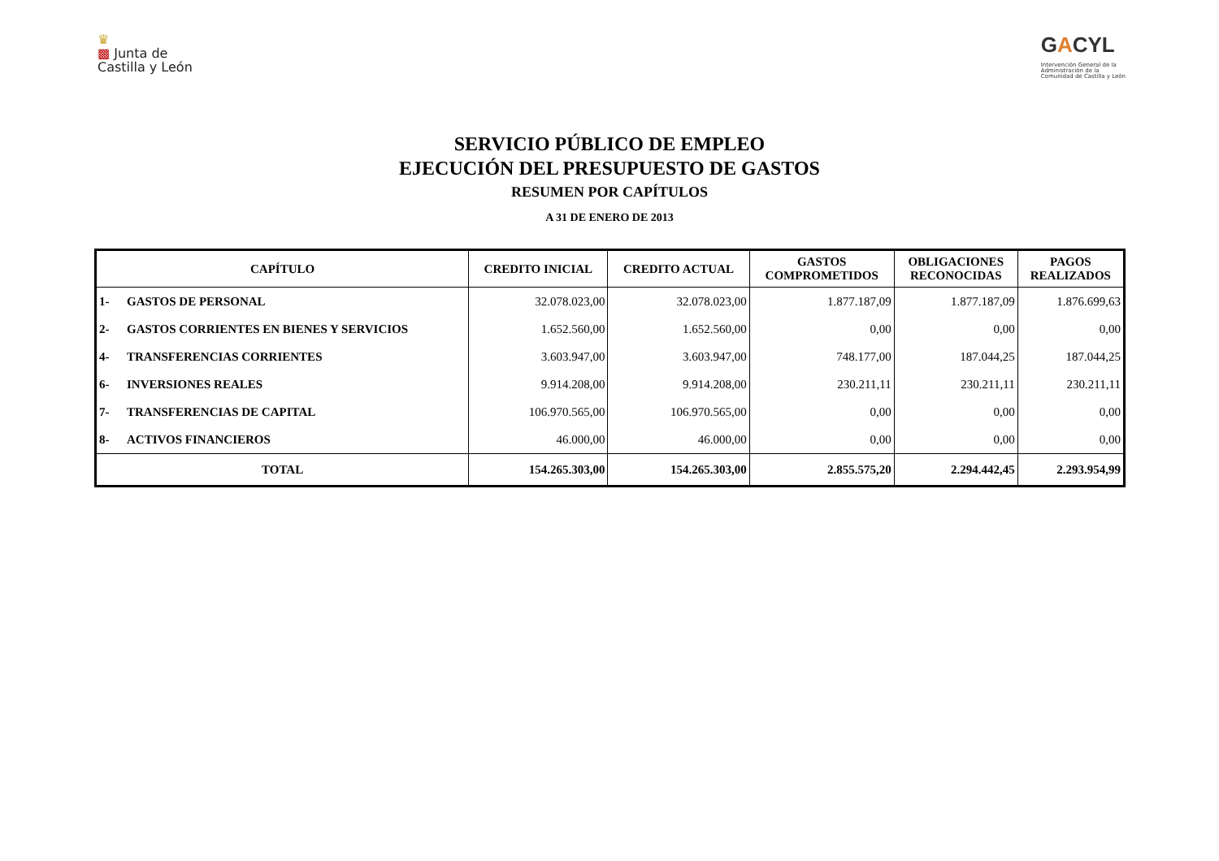♛
▩ Junta de
Castilla y León
GACYL
Intervención General de la
Administración de la
Comunidad de Castilla y León
SERVICIO PÚBLICO DE EMPLEO
EJECUCIÓN DEL PRESUPUESTO DE GASTOS
RESUMEN POR CAPÍTULOS
A 31 DE ENERO DE 2013
| CAPÍTULO | | CREDITO INICIAL | CREDITO ACTUAL | GASTOS COMPROMETIDOS | OBLIGACIONES RECONOCIDAS | PAGOS REALIZADOS |
| --- | --- | --- | --- | --- | --- | --- |
| 1- | GASTOS DE PERSONAL | 32.078.023,00 | 32.078.023,00 | 1.877.187,09 | 1.877.187,09 | 1.876.699,63 |
| 2- | GASTOS CORRIENTES EN BIENES Y SERVICIOS | 1.652.560,00 | 1.652.560,00 | 0,00 | 0,00 | 0,00 |
| 4- | TRANSFERENCIAS CORRIENTES | 3.603.947,00 | 3.603.947,00 | 748.177,00 | 187.044,25 | 187.044,25 |
| 6- | INVERSIONES REALES | 9.914.208,00 | 9.914.208,00 | 230.211,11 | 230.211,11 | 230.211,11 |
| 7- | TRANSFERENCIAS DE CAPITAL | 106.970.565,00 | 106.970.565,00 | 0,00 | 0,00 | 0,00 |
| 8- | ACTIVOS FINANCIEROS | 46.000,00 | 46.000,00 | 0,00 | 0,00 | 0,00 |
| TOTAL | | 154.265.303,00 | 154.265.303,00 | 2.855.575,20 | 2.294.442,45 | 2.293.954,99 |